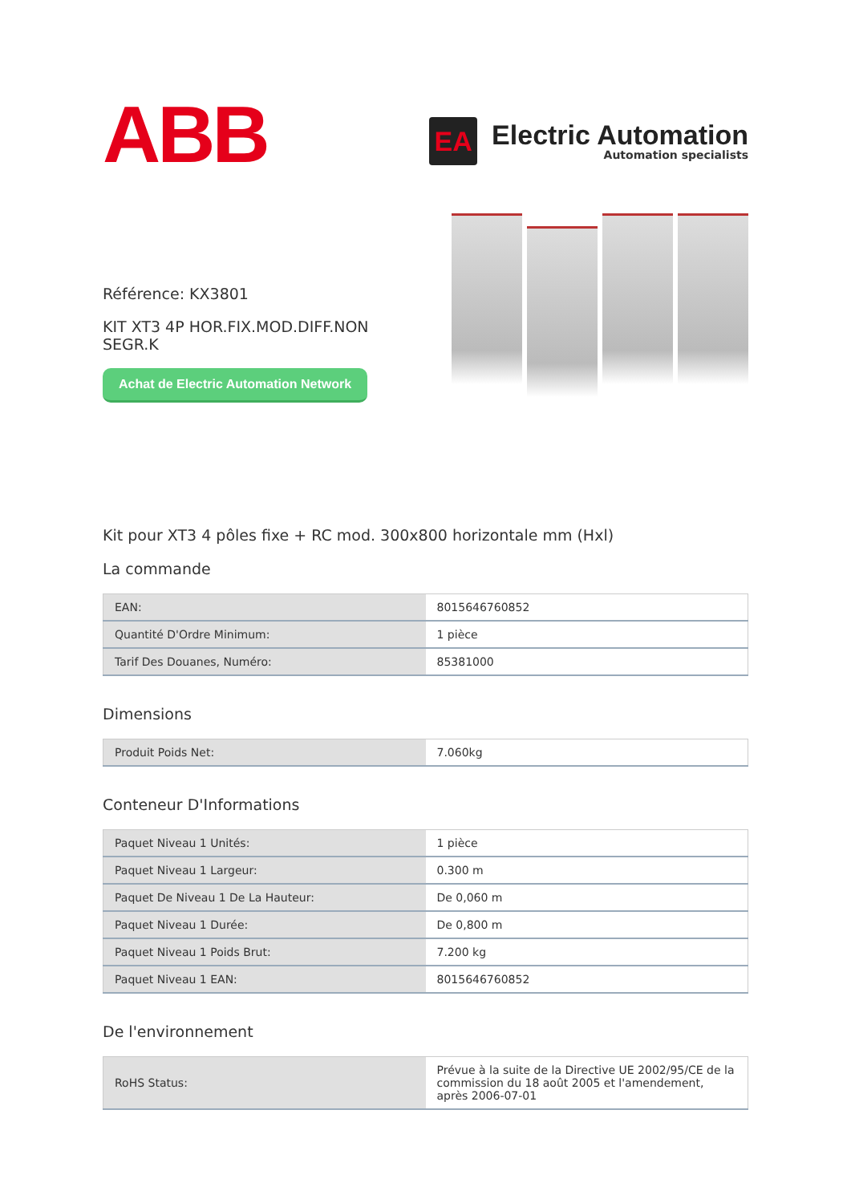ABB
EA
Electric Automation
Automation specialists
Référence: KX3801
KIT XT3 4P HOR.FIX.MOD.DIFF.NON SEGR.K
Achat de Electric Automation Network
Kit pour XT3 4 pôles fixe + RC mod. 300x800 horizontale mm (Hxl)
La commande
| EAN: | 8015646760852 |
| Quantité D'Ordre Minimum: | 1 pièce |
| Tarif Des Douanes, Numéro: | 85381000 |
Dimensions
| Produit Poids Net: | 7.060kg |
Conteneur D'Informations
| Paquet Niveau 1 Unités: | 1 pièce |
| Paquet Niveau 1 Largeur: | 0.300 m |
| Paquet De Niveau 1 De La Hauteur: | De 0,060 m |
| Paquet Niveau 1 Durée: | De 0,800 m |
| Paquet Niveau 1 Poids Brut: | 7.200 kg |
| Paquet Niveau 1 EAN: | 8015646760852 |
De l'environnement
| RoHS Status: | Prévue à la suite de la Directive UE 2002/95/CE de la commission du 18 août 2005 et l'amendement, après 2006-07-01 |